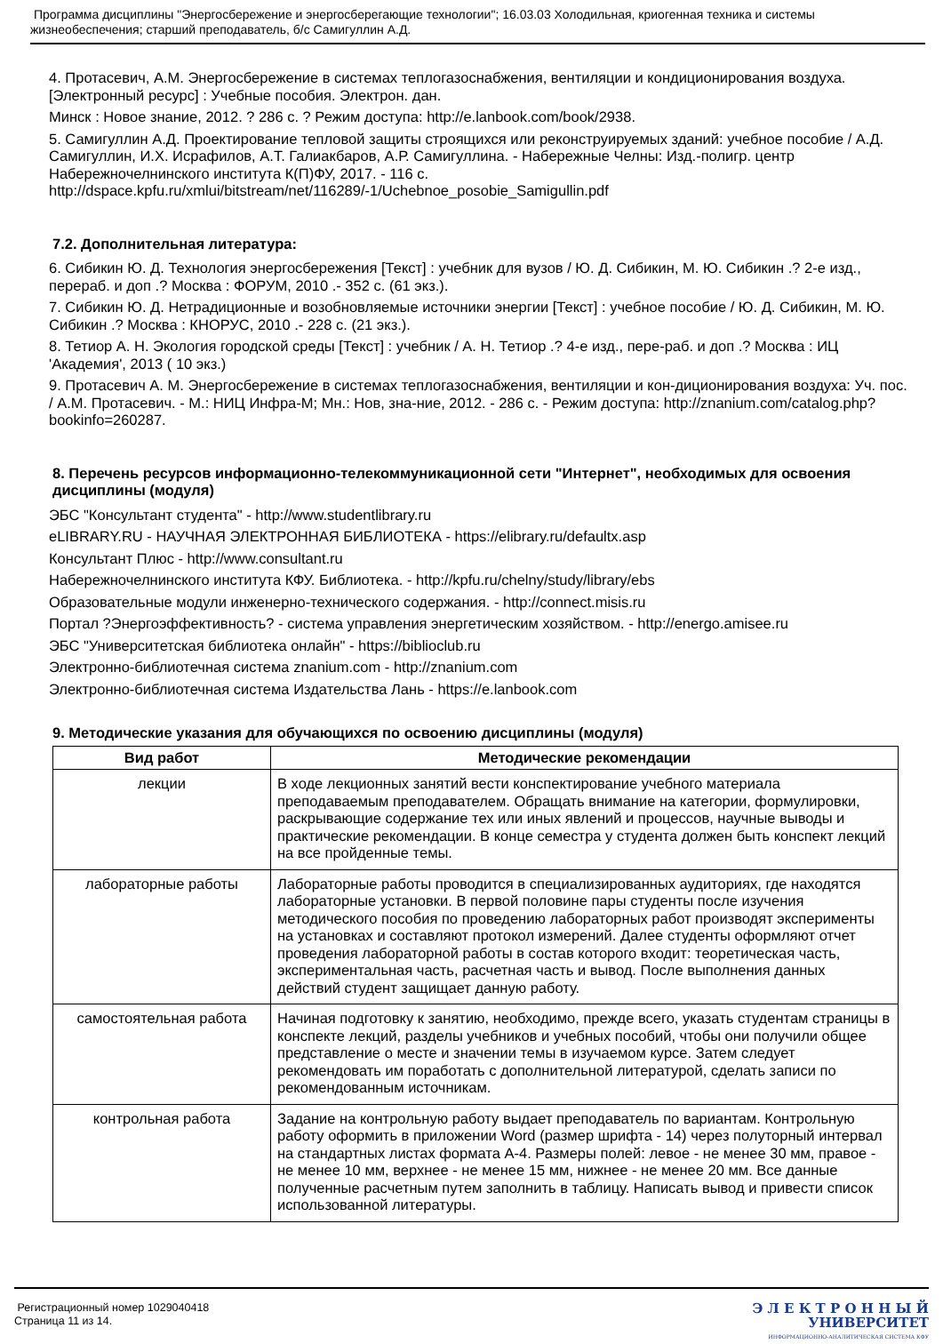Программа дисциплины "Энергосбережение и энергосберегающие технологии"; 16.03.03 Холодильная, криогенная техника и системы жизнеобеспечения; старший преподаватель, б/с Самигуллин А.Д.
4. Протасевич, А.М. Энергосбережение в системах теплогазоснабжения, вентиляции и кондиционирования воздуха. [Электронный ресурс] : Учебные пособия. Электрон. дан.
Минск : Новое знание, 2012. ? 286 с. ? Режим доступа: http://e.lanbook.com/book/2938.
5. Самигуллин А.Д. Проектирование тепловой защиты строящихся или реконструируемых зданий: учебное пособие / А.Д. Самигуллин, И.Х. Исрафилов, А.Т. Галиакбаров, А.Р. Самигуллина. - Набережные Челны: Изд.-полигр. центр Набережночелнинского института К(П)ФУ, 2017. - 116 с. http://dspace.kpfu.ru/xmlui/bitstream/net/116289/-1/Uchebnoe_posobie_Samigullin.pdf
7.2. Дополнительная литература:
6. Сибикин Ю. Д. Технология энергосбережения [Текст] : учебник для вузов / Ю. Д. Сибикин, М. Ю. Сибикин .? 2-е изд., перераб. и доп .? Москва : ФОРУМ, 2010 .- 352 с. (61 экз.).
7. Сибикин Ю. Д. Нетрадиционные и возобновляемые источники энергии [Текст] : учебное пособие / Ю. Д. Сибикин, М. Ю. Сибикин .? Москва : КНОРУС, 2010 .- 228 с. (21 экз.).
8. Тетиор А. Н. Экология городской среды [Текст] : учебник / А. Н. Тетиор .? 4-е изд., пере-раб. и доп .? Москва : ИЦ 'Академия', 2013 ( 10 экз.)
9. Протасевич А. М. Энергосбережение в системах теплогазоснабжения, вентиляции и кон-диционирования воздуха: Уч. пос. / А.М. Протасевич. - М.: НИЦ Инфра-М; Мн.: Нов, зна-ние, 2012. - 286 с. - Режим доступа: http://znanium.com/catalog.php?bookinfo=260287.
8. Перечень ресурсов информационно-телекоммуникационной сети "Интернет", необходимых для освоения дисциплины (модуля)
ЭБС "Консультант студента" - http://www.studentlibrary.ru
eLIBRARY.RU - НАУЧНАЯ ЭЛЕКТРОННАЯ БИБЛИОТЕКА - https://elibrary.ru/defaultx.asp
Консультант Плюс - http://www.consultant.ru
Набережночелнинского института КФУ. Библиотека. - http://kpfu.ru/chelny/study/library/ebs
Образовательные модули инженерно-технического содержания. - http://connect.misis.ru
Портал ?Энергоэффективность? - система управления энергетическим хозяйством. - http://energo.amisee.ru
ЭБС "Университетская библиотека онлайн" - https://biblioclub.ru
Электронно-библиотечная система znanium.com - http://znanium.com
Электронно-библиотечная система Издательства Лань - https://e.lanbook.com
9. Методические указания для обучающихся по освоению дисциплины (модуля)
| Вид работ | Методические рекомендации |
| --- | --- |
| лекции | В ходе лекционных занятий вести конспектирование учебного материала преподаваемым преподавателем. Обращать внимание на категории, формулировки, раскрывающие содержание тех или иных явлений и процессов, научные выводы и практические рекомендации. В конце семестра у студента должен быть конспект лекций на все пройденные темы. |
| лабораторные работы | Лабораторные работы проводится в специализированных аудиториях, где находятся лабораторные установки. В первой половине пары студенты после изучения методического пособия по проведению лабораторных работ производят эксперименты на установках и составляют протокол измерений. Далее студенты оформляют отчет проведения лабораторной работы в состав которого входит: теоретическая часть, экспериментальная часть, расчетная часть и вывод. После выполнения данных действий студент защищает данную работу. |
| самостоятельная работа | Начиная подготовку к занятию, необходимо, прежде всего, указать студентам страницы в конспекте лекций, разделы учебников и учебных пособий, чтобы они получили общее представление о месте и значении темы в изучаемом курсе. Затем следует рекомендовать им поработать с дополнительной литературой, сделать записи по рекомендованным источникам. |
| контрольная работа | Задание на контрольную работу выдает преподаватель по вариантам. Контрольную работу оформить в приложении Word (размер шрифта - 14) через полуторный интервал на стандартных листах формата А-4. Размеры полей: левое - не менее 30 мм, правое - не менее 10 мм, верхнее - не менее 15 мм, нижнее - не менее 20 мм. Все данные полученные расчетным путем заполнить в таблицу. Написать вывод и привести список использованной литературы. |
Регистрационный номер 1029040418
Страница 11 из 14.
Э Л Е К Т Р О Н Н Ы Й
УНИВЕРСИТЕТ
ИНФОРМАЦИОННО-АНАЛИТИЧЕСКАЯ СИСТЕМА КФУ